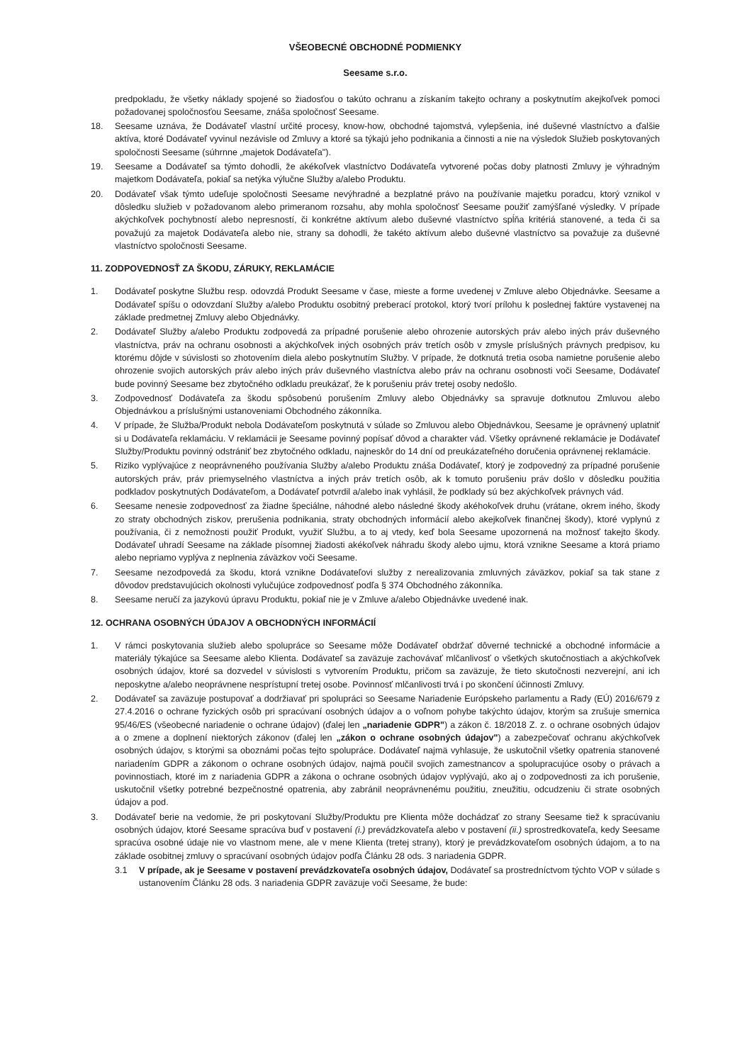VŠEOBECNÉ OBCHODNÉ PODMIENKY
Seesame s.r.o.
predpokladu, že všetky náklady spojené so žiadosťou o takúto ochranu a získaním takejto ochrany a poskytnutím akejkoľvek pomoci požadovanej spoločnosťou Seesame, znáša spoločnosť Seesame.
18. Seesame uznáva, že Dodávateľ vlastní určité procesy, know-how, obchodné tajomstvá, vylepšenia, iné duševné vlastníctvo a ďalšie aktíva, ktoré Dodávateľ vyvinul nezávisle od Zmluvy a ktoré sa týkajú jeho podnikania a činnosti a nie na výsledok Služieb poskytovaných spoločnosti Seesame (súhrnne „majetok Dodávateľa").
19. Seesame a Dodávateľ sa týmto dohodli, že akékoľvek vlastníctvo Dodávateľa vytvorené počas doby platnosti Zmluvy je výhradným majetkom Dodávateľa, pokiaľ sa netýka výlučne Služby a/alebo Produktu.
20. Dodávateľ však týmto udeľuje spoločnosti Seesame nevýhradné a bezplatné právo na používanie majetku poradcu, ktorý vznikol v dôsledku služieb v požadovanom alebo primeranom rozsahu, aby mohla spoločnosť Seesame použiť zamýšľané výsledky. V prípade akýchkoľvek pochybností alebo nepresností, či konkrétne aktívum alebo duševné vlastníctvo spĺňa kritériá stanovené, a teda či sa považujú za majetok Dodávateľa alebo nie, strany sa dohodli, že takéto aktívum alebo duševné vlastníctvo sa považuje za duševné vlastníctvo spoločnosti Seesame.
11. ZODPOVEDNOSŤ ZA ŠKODU, ZÁRUKY, REKLAMÁCIE
1. Dodávateľ poskytne Službu resp. odovzdá Produkt Seesame v čase, mieste a forme uvedenej v Zmluve alebo Objednávke. Seesame a Dodávateľ spíšu o odovzdaní Služby a/alebo Produktu osobitný preberací protokol, ktorý tvorí prílohu k poslednej faktúre vystavenej na základe predmetnej Zmluvy alebo Objednávky.
2. Dodávateľ Služby a/alebo Produktu zodpovedá za prípadné porušenie alebo ohrozenie autorských práv alebo iných práv duševného vlastníctva, práv na ochranu osobnosti a akýchkoľvek iných osobných práv tretích osôb v zmysle príslušných právnych predpisov, ku ktorému dôjde v súvislosti so zhotovením diela alebo poskytnutím Služby. V prípade, že dotknutá tretia osoba namietne porušenie alebo ohrozenie svojich autorských práv alebo iných práv duševného vlastníctva alebo práv na ochranu osobnosti voči Seesame, Dodávateľ bude povinný Seesame bez zbytočného odkladu preukázať, že k porušeniu práv tretej osoby nedošlo.
3. Zodpovednosť Dodávateľa za škodu spôsobenú porušením Zmluvy alebo Objednávky sa spravuje dotknutou Zmluvou alebo Objednávkou a príslušnými ustanoveniami Obchodného zákonníka.
4. V prípade, že Služba/Produkt nebola Dodávateľom poskytnutá v súlade so Zmluvou alebo Objednávkou, Seesame je oprávnený uplatniť si u Dodávateľa reklamáciu. V reklamácii je Seesame povinný popísať dôvod a charakter vád. Všetky oprávnené reklamácie je Dodávateľ Služby/Produktu povinný odstrániť bez zbytočného odkladu, najneskôr do 14 dní od preukázateľného doručenia oprávnenej reklamácie.
5. Riziko vyplývajúce z neoprávneného používania Služby a/alebo Produktu znáša Dodávateľ, ktorý je zodpovedný za prípadné porušenie autorských práv, práv priemyselného vlastníctva a iných práv tretích osôb, ak k tomuto porušeniu práv došlo v dôsledku použitia podkladov poskytnutých Dodávateľom, a Dodávateľ potvrdil a/alebo inak vyhlásil, že podklady sú bez akýchkoľvek právnych vád.
6. Seesame nenesie zodpovednosť za žiadne špeciálne, náhodné alebo následné škody akéhokoľvek druhu (vrátane, okrem iného, škody zo straty obchodných ziskov, prerušenia podnikania, straty obchodných informácií alebo akejkoľvek finančnej škody), ktoré vyplynú z používania, či z nemožnosti použiť Produkt, využiť Službu, a to aj vtedy, keď bola Seesame upozornená na možnosť takejto škody. Dodávateľ uhradí Seesame na základe písomnej žiadosti akékoľvek náhradu škody alebo ujmu, ktorá vznikne Seesame a ktorá priamo alebo nepriamo vyplýva z neplnenia záväzkov voči Seesame.
7. Seesame nezodpovedá za škodu, ktorá vznikne Dodávateľovi služby z nerealizovania zmluvných záväzkov, pokiaľ sa tak stane z dôvodov predstavujúcich okolnosti vylučujúce zodpovednosť podľa § 374 Obchodného zákonníka.
8. Seesame neručí za jazykovú úpravu Produktu, pokiaľ nie je v Zmluve a/alebo Objednávke uvedené inak.
12. OCHRANA OSOBNÝCH ÚDAJOV A OBCHODNÝCH INFORMÁCIÍ
1. V rámci poskytovania služieb alebo spolupráce so Seesame môže Dodávateľ obdržať dôverné technické a obchodné informácie a materiály týkajúce sa Seesame alebo Klienta. Dodávateľ sa zaväzuje zachovávať mlčanlivosť o všetkých skutočnostiach a akýchkoľvek osobných údajov, ktoré sa dozvedel v súvislosti s vytvorením Produktu, pričom sa zaväzuje, že tieto skutočnosti nezverejní, ani ich neposkytne a/alebo neoprávnene nesprístupní tretej osobe. Povinnosť mlčanlivosti trvá i po skončení účinnosti Zmluvy.
2. Dodávateľ sa zaväzuje postupovať a dodržiavať pri spolupráci so Seesame Nariadenie Európskeho parlamentu a Rady (EÚ) 2016/679 z 27.4.2016 o ochrane fyzických osôb pri spracúvaní osobných údajov a o voľnom pohybe takýchto údajov, ktorým sa zrušuje smernica 95/46/ES (všeobecné nariadenie o ochrane údajov) (ďalej len „nariadenie GDPR") a zákon č. 18/2018 Z. z. o ochrane osobných údajov a o zmene a doplnení niektorých zákonov (ďalej len „zákon o ochrane osobných údajov") a zabezpečovať ochranu akýchkoľvek osobných údajov, s ktorými sa oboznámi počas tejto spolupráce. Dodávateľ najmä vyhlasuje, že uskutočnil všetky opatrenia stanovené nariadením GDPR a zákonom o ochrane osobných údajov, najmä poučil svojich zamestnancov a spolupracujúce osoby o právach a povinnostiach, ktoré im z nariadenia GDPR a zákona o ochrane osobných údajov vyplývajú, ako aj o zodpovednosti za ich porušenie, uskutočnil všetky potrebné bezpečnostné opatrenia, aby zabránil neoprávnenému použitiu, zneužitiu, odcudzeniu či strate osobných údajov a pod.
3. Dodávateľ berie na vedomie, že pri poskytovaní Služby/Produktu pre Klienta môže dochádzať zo strany Seesame tiež k spracúvaniu osobných údajov, ktoré Seesame spracúva buď v postavení (i.) prevádzkovateľa alebo v postavení (ii.) sprostredkovateľa, kedy Seesame spracúva osobné údaje nie vo vlastnom mene, ale v mene Klienta (tretej strany), ktorý je prevádzkovateľom osobných údajom, a to na základe osobitnej zmluvy o spracúvaní osobných údajov podľa Článku 28 ods. 3 nariadenia GDPR.
3.1 V prípade, ak je Seesame v postavení prevádzkovateľa osobných údajov, Dodávateľ sa prostredníctvom týchto VOP v súlade s ustanovením Článku 28 ods. 3 nariadenia GDPR zaväzuje voči Seesame, že bude: